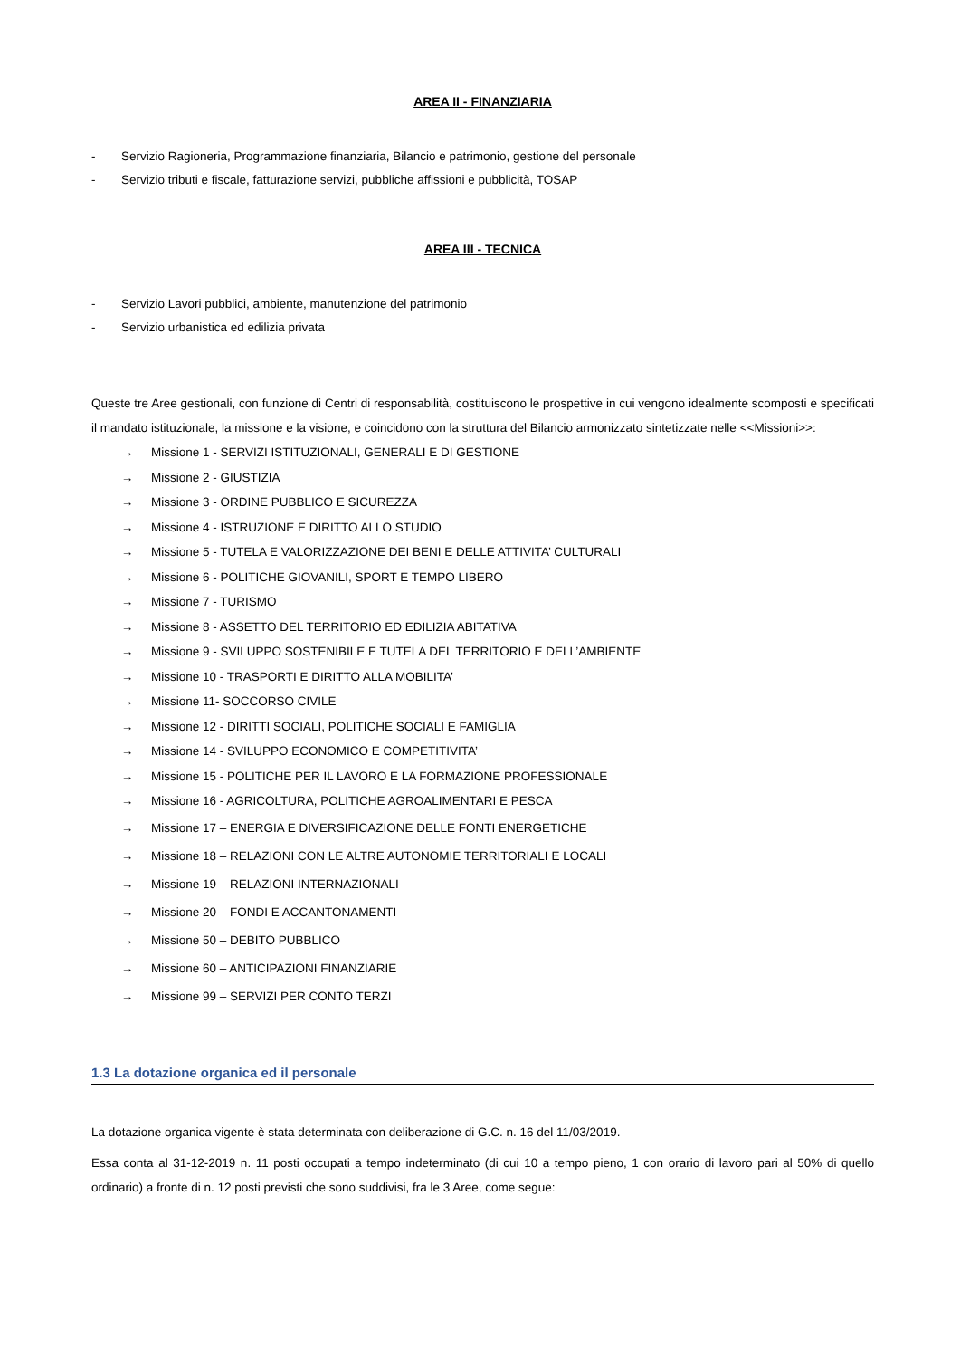AREA II - FINANZIARIA
- Servizio Ragioneria, Programmazione finanziaria, Bilancio e patrimonio, gestione del personale
- Servizio tributi e fiscale, fatturazione servizi, pubbliche affissioni e pubblicità, TOSAP
AREA III - TECNICA
- Servizio Lavori pubblici, ambiente, manutenzione del patrimonio
- Servizio urbanistica ed edilizia privata
Queste tre Aree gestionali, con funzione di Centri di responsabilità, costituiscono le prospettive in cui vengono idealmente scomposti e specificati il mandato istituzionale, la missione e la visione, e coincidono con la struttura del Bilancio armonizzato sintetizzate nelle <<Missioni>>:
→ Missione 1 - SERVIZI ISTITUZIONALI, GENERALI E DI GESTIONE
→ Missione 2 - GIUSTIZIA
→ Missione 3 - ORDINE PUBBLICO E SICUREZZA
→ Missione 4 - ISTRUZIONE E DIRITTO ALLO STUDIO
→ Missione 5 - TUTELA E VALORIZZAZIONE DEI BENI E DELLE ATTIVITA’ CULTURALI
→ Missione 6 - POLITICHE GIOVANILI, SPORT E TEMPO LIBERO
→ Missione 7 - TURISMO
→ Missione 8 - ASSETTO DEL TERRITORIO ED EDILIZIA ABITATIVA
→ Missione 9 - SVILUPPO SOSTENIBILE E TUTELA DEL TERRITORIO E DELL’AMBIENTE
→ Missione 10 - TRASPORTI E DIRITTO ALLA MOBILITA’
→ Missione 11- SOCCORSO CIVILE
→ Missione 12 - DIRITTI SOCIALI, POLITICHE SOCIALI E FAMIGLIA
→ Missione 14 - SVILUPPO ECONOMICO E COMPETITIVITA’
→ Missione 15 - POLITICHE PER IL LAVORO E LA FORMAZIONE PROFESSIONALE
→ Missione 16 - AGRICOLTURA, POLITICHE AGROALIMENTARI E PESCA
→ Missione 17 – ENERGIA E DIVERSIFICAZIONE DELLE FONTI ENERGETICHE
→ Missione 18 – RELAZIONI CON LE ALTRE AUTONOMIE TERRITORIALI E LOCALI
→ Missione 19 – RELAZIONI INTERNAZIONALI
→ Missione 20 – FONDI E ACCANTONAMENTI
→ Missione 50 – DEBITO PUBBLICO
→ Missione 60 – ANTICIPAZIONI FINANZIARIE
→ Missione 99 – SERVIZI PER CONTO TERZI
1.3 La dotazione organica ed il personale
La dotazione organica vigente è stata determinata con deliberazione di G.C. n. 16 del 11/03/2019.
Essa conta al 31-12-2019 n. 11 posti occupati a tempo indeterminato (di cui 10 a tempo pieno, 1 con orario di lavoro pari al 50% di quello ordinario) a fronte di n. 12 posti previsti che sono suddivisi, fra le 3 Aree, come segue: